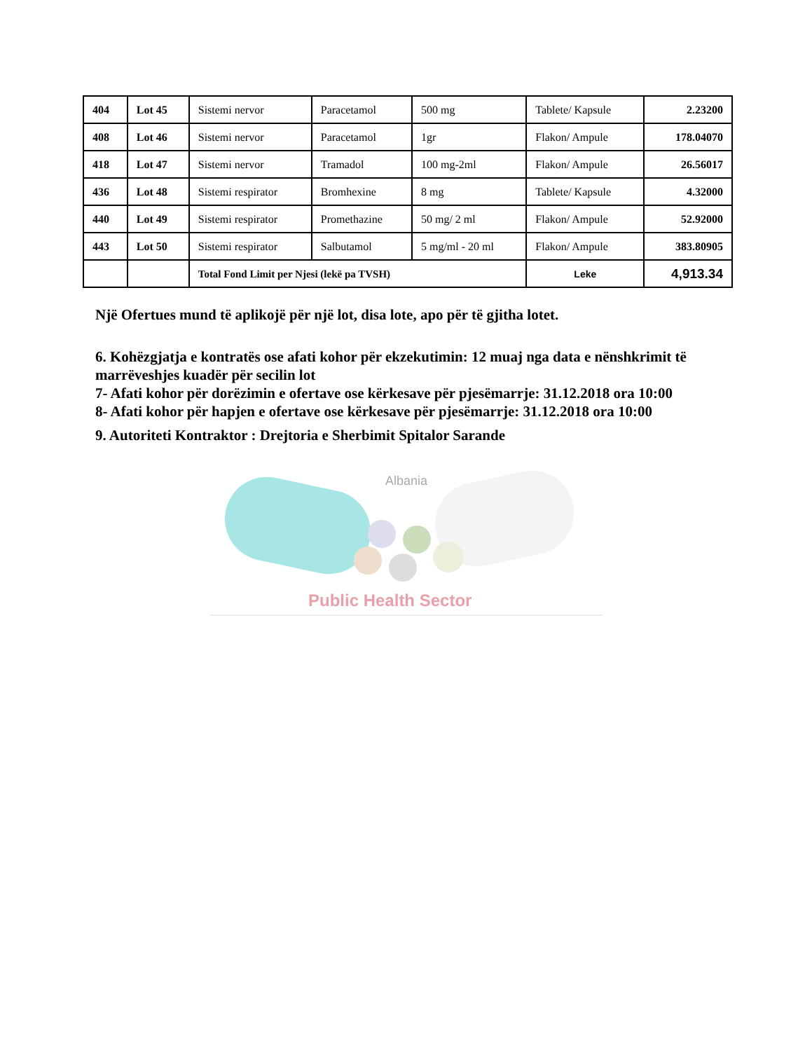| 404 | Lot 45 | Sistemi nervor | Paracetamol | 500 mg | Tablete/ Kapsule | 2.23200 |
| 408 | Lot 46 | Sistemi nervor | Paracetamol | 1gr | Flakon/ Ampule | 178.04070 |
| 418 | Lot 47 | Sistemi nervor | Tramadol | 100 mg-2ml | Flakon/ Ampule | 26.56017 |
| 436 | Lot 48 | Sistemi respirator | Bromhexine | 8 mg | Tablete/ Kapsule | 4.32000 |
| 440 | Lot 49 | Sistemi respirator | Promethazine | 50 mg/ 2 ml | Flakon/ Ampule | 52.92000 |
| 443 | Lot 50 | Sistemi respirator | Salbutamol | 5 mg/ml - 20 ml | Flakon/ Ampule | 383.80905 |
| | | Total Fond Limit per Njesi (lekë pa TVSH) | | | Leke | 4,913.34 |
Një Ofertues mund të aplikojë për një lot, disa lote, apo për të gjitha lotet.
6. Kohëzgjatja e kontratës ose afati kohor për ekzekutimin: 12 muaj nga data e nënshkrimit të marrëveshjes kuadër për secilin lot
7- Afati kohor për dorëzimin e ofertave ose kërkesave për pjesëmarrje: 31.12.2018 ora 10:00
8- Afati kohor për hapjen e ofertave ose kërkesave për pjesëmarrje: 31.12.2018 ora 10:00
9. Autoriteti Kontraktor : Drejtoria e Sherbimit Spitalor Sarande
Albania
Public Health Sector